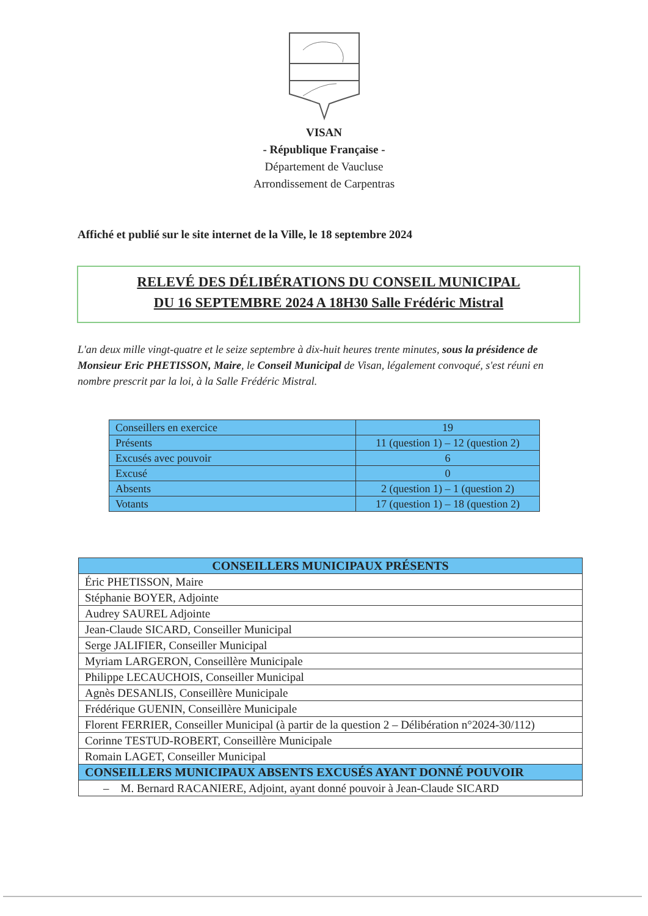VISAN
- République Française -
Département de Vaucluse
Arrondissement de Carpentras
Affiché et publié sur le site internet de la Ville, le 18 septembre 2024
RELEVÉ DES DÉLIBÉRATIONS DU CONSEIL MUNICIPAL
DU 16 SEPTEMBRE 2024 A 18H30 Salle Frédéric Mistral
L'an deux mille vingt-quatre et le seize septembre à dix-huit heures trente minutes, sous la présidence de Monsieur Eric PHETISSON, Maire, le Conseil Municipal de Visan, légalement convoqué, s'est réuni en nombre prescrit par la loi, à la Salle Frédéric Mistral.
| Conseillers en exercice | 19 |
| Présents | 11 (question 1) – 12 (question 2) |
| Excusés avec pouvoir | 6 |
| Excusé | 0 |
| Absents | 2 (question 1) – 1 (question 2) |
| Votants | 17 (question 1) – 18 (question 2) |
| CONSEILLERS MUNICIPAUX PRÉSENTS |
| --- |
| Éric PHETISSON, Maire |
| Stéphanie BOYER, Adjointe |
| Audrey SAUREL Adjointe |
| Jean-Claude SICARD, Conseiller Municipal |
| Serge JALIFIER, Conseiller Municipal |
| Myriam LARGERON, Conseillère Municipale |
| Philippe LECAUCHOIS, Conseiller Municipal |
| Agnès DESANLIS, Conseillère Municipale |
| Frédérique GUENIN, Conseillère Municipale |
| Florent FERRIER, Conseiller Municipal (à partir de la question 2 – Délibération n°2024-30/112) |
| Corinne TESTUD-ROBERT, Conseillère Municipale |
| Romain LAGET, Conseiller Municipal |
| CONSEILLERS MUNICIPAUX ABSENTS EXCUSÉS AYANT DONNÉ POUVOIR |
| – M. Bernard RACANIERE, Adjoint, ayant donné pouvoir à Jean-Claude SICARD |